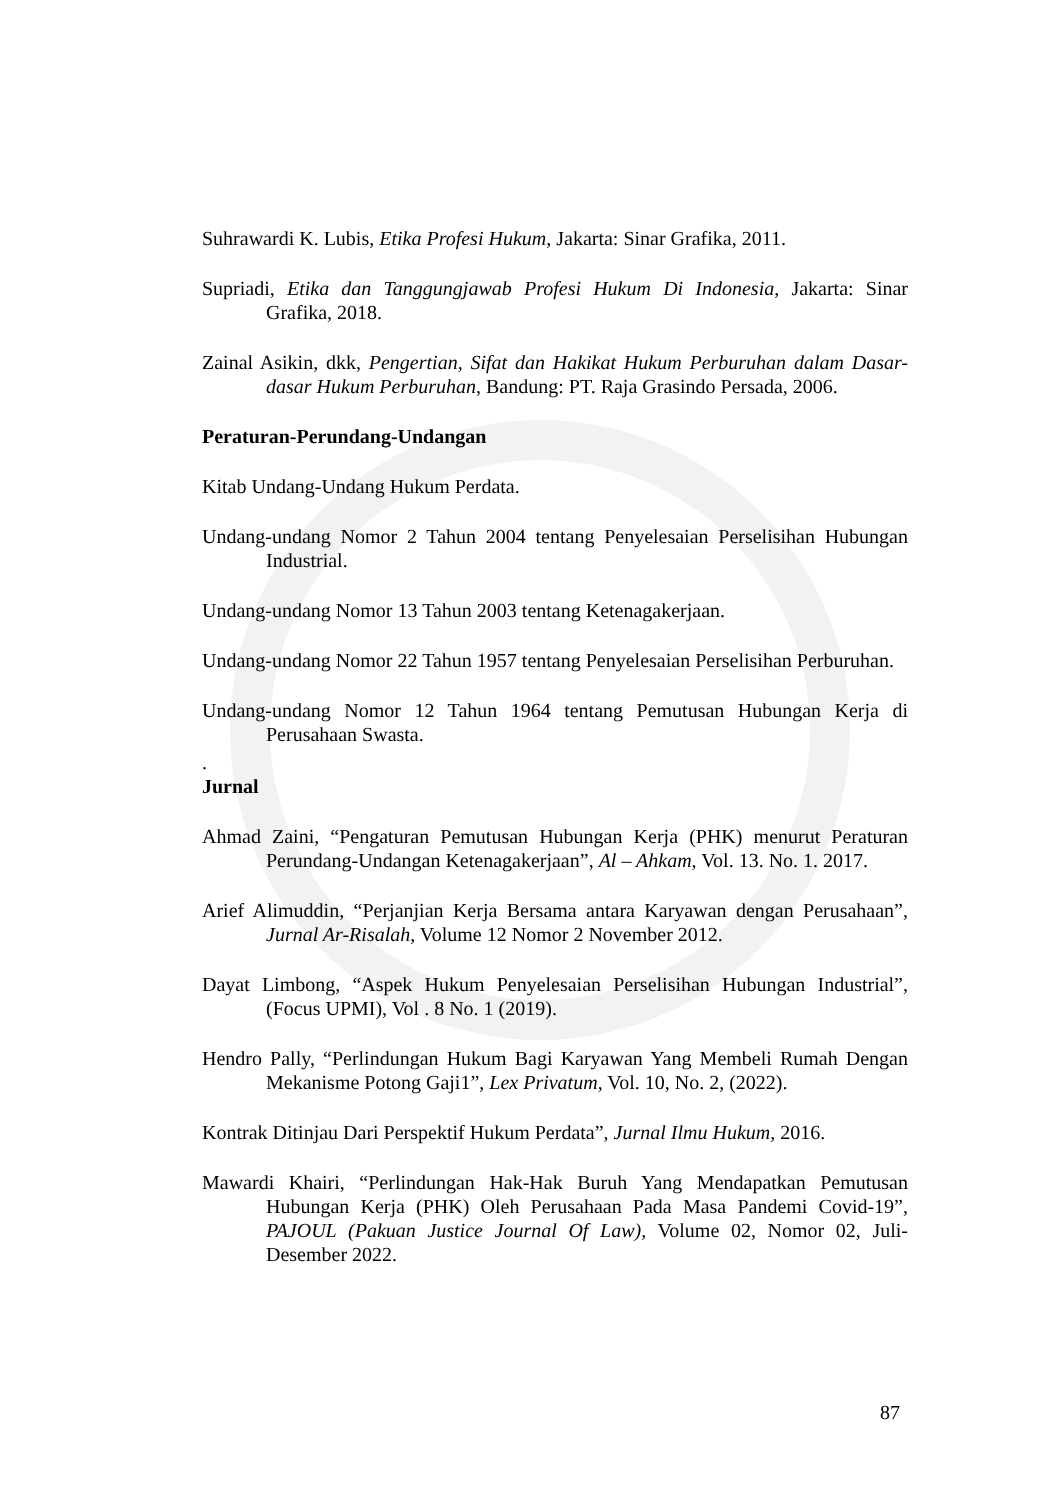Suhrawardi K. Lubis, Etika Profesi Hukum, Jakarta: Sinar Grafika, 2011.
Supriadi, Etika dan Tanggungjawab Profesi Hukum Di Indonesia, Jakarta: Sinar Grafika, 2018.
Zainal Asikin, dkk, Pengertian, Sifat dan Hakikat Hukum Perburuhan dalam Dasar-dasar Hukum Perburuhan, Bandung: PT. Raja Grasindo Persada, 2006.
Peraturan-Perundang-Undangan
Kitab Undang-Undang Hukum Perdata.
Undang-undang Nomor 2 Tahun 2004 tentang Penyelesaian Perselisihan Hubungan Industrial.
Undang-undang Nomor 13 Tahun 2003 tentang Ketenagakerjaan.
Undang-undang Nomor 22 Tahun 1957 tentang Penyelesaian Perselisihan Perburuhan.
Undang-undang Nomor 12 Tahun 1964 tentang Pemutusan Hubungan Kerja di Perusahaan Swasta.
.
Jurnal
Ahmad Zaini, “Pengaturan Pemutusan Hubungan Kerja (PHK) menurut Peraturan Perundang-Undangan Ketenagakerjaan”, Al – Ahkam, Vol. 13. No. 1. 2017.
Arief Alimuddin, “Perjanjian Kerja Bersama antara Karyawan dengan Perusahaan”, Jurnal Ar-Risalah, Volume 12 Nomor 2 November 2012.
Dayat Limbong, “Aspek Hukum Penyelesaian Perselisihan Hubungan Industrial”, (Focus UPMI), Vol . 8 No. 1 (2019).
Hendro Pally, “Perlindungan Hukum Bagi Karyawan Yang Membeli Rumah Dengan Mekanisme Potong Gaji1”, Lex Privatum, Vol. 10, No. 2, (2022).
Kontrak Ditinjau Dari Perspektif Hukum Perdata”, Jurnal Ilmu Hukum, 2016.
Mawardi Khairi, “Perlindungan Hak-Hak Buruh Yang Mendapatkan Pemutusan Hubungan Kerja (PHK) Oleh Perusahaan Pada Masa Pandemi Covid-19”, PAJOUL (Pakuan Justice Journal Of Law), Volume 02, Nomor 02, Juli-Desember 2022.
87